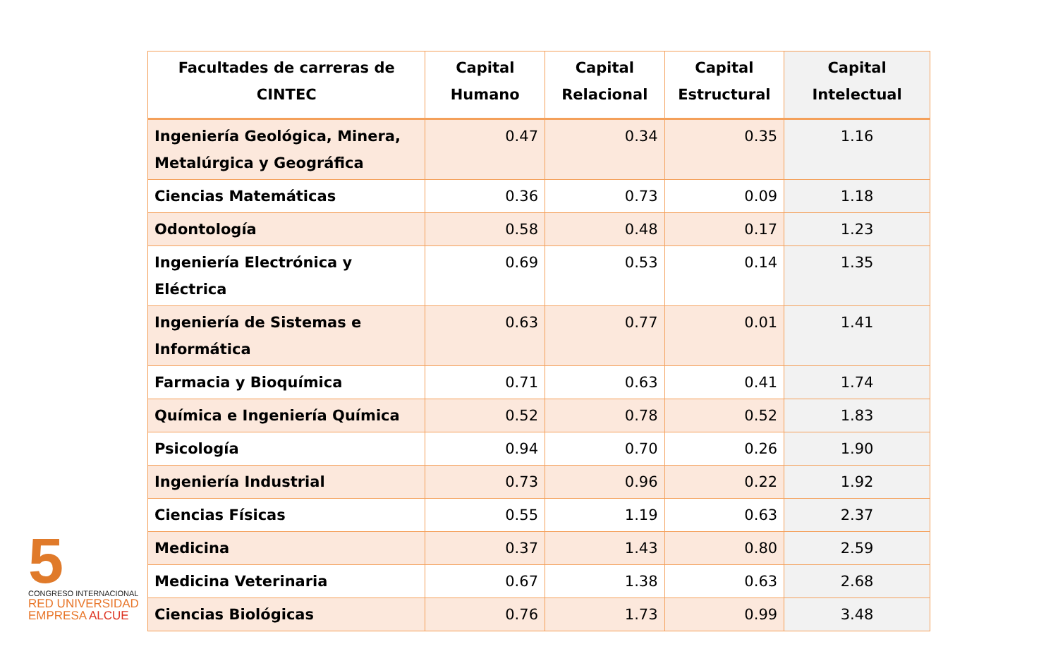5
CONGRESO INTERNACIONAL
RED UNIVERSIDAD
EMPRESA ALCUE
| Facultades de carreras de CINTEC | Capital Humano | Capital Relacional | Capital Estructural | Capital Intelectual |
| --- | --- | --- | --- | --- |
| Ingeniería Geológica, Minera, Metalúrgica y Geográfica | 0.47 | 0.34 | 0.35 | 1.16 |
| Ciencias Matemáticas | 0.36 | 0.73 | 0.09 | 1.18 |
| Odontología | 0.58 | 0.48 | 0.17 | 1.23 |
| Ingeniería Electrónica y Eléctrica | 0.69 | 0.53 | 0.14 | 1.35 |
| Ingeniería de Sistemas e Informática | 0.63 | 0.77 | 0.01 | 1.41 |
| Farmacia y Bioquímica | 0.71 | 0.63 | 0.41 | 1.74 |
| Química e Ingeniería Química | 0.52 | 0.78 | 0.52 | 1.83 |
| Psicología | 0.94 | 0.70 | 0.26 | 1.90 |
| Ingeniería Industrial | 0.73 | 0.96 | 0.22 | 1.92 |
| Ciencias Físicas | 0.55 | 1.19 | 0.63 | 2.37 |
| Medicina | 0.37 | 1.43 | 0.80 | 2.59 |
| Medicina Veterinaria | 0.67 | 1.38 | 0.63 | 2.68 |
| Ciencias Biológicas | 0.76 | 1.73 | 0.99 | 3.48 |